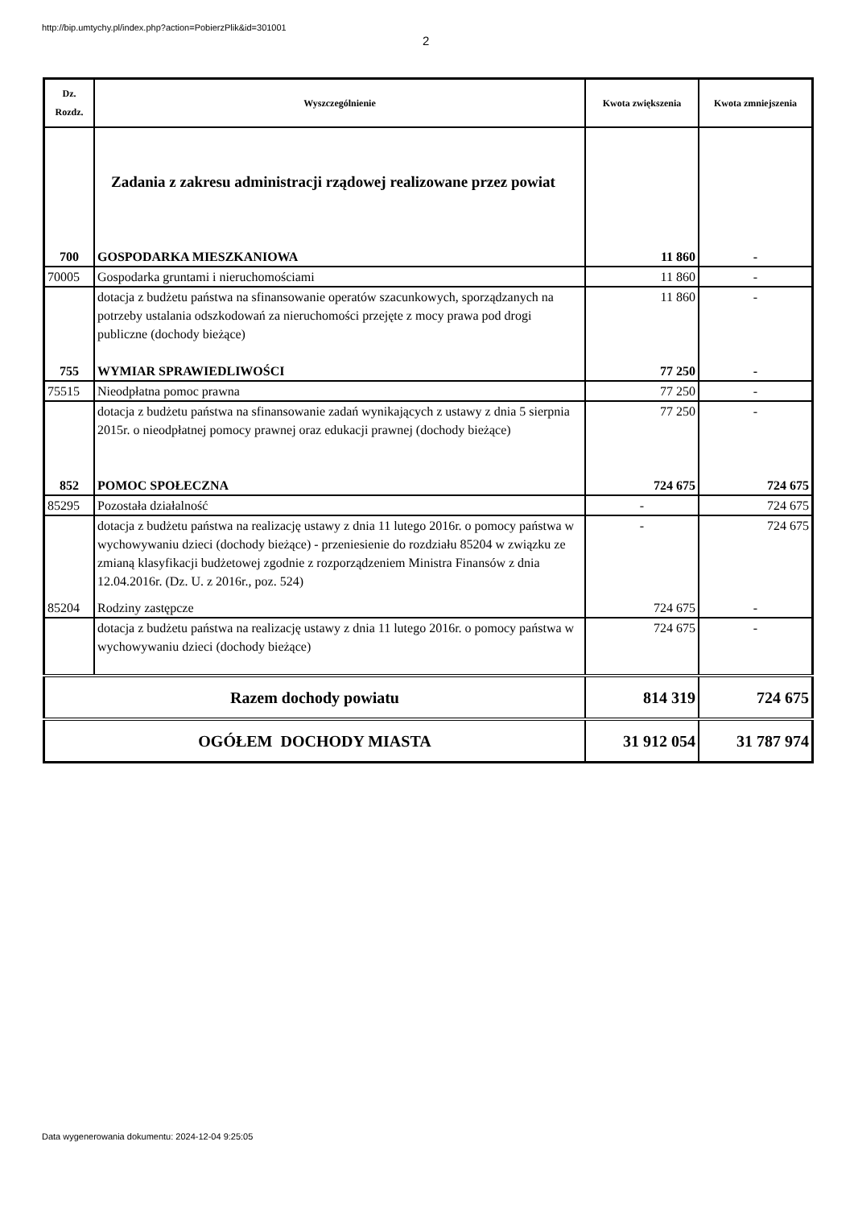http://bip.umtychy.pl/index.php?action=PobierzPlik&id=301001
2
| Dz. Rozdz. | Wyszczególnienie | Kwota zwiększenia | Kwota zmniejszenia |
| --- | --- | --- | --- |
| | Zadania z zakresu administracji rządowej realizowane przez powiat | | |
| 700 | GOSPODARKA MIESZKANIOWA | 11 860 | - |
| 70005 | Gospodarka gruntami i nieruchomościami | 11 860 | - |
| | dotacja z budżetu państwa na sfinansowanie operatów szacunkowych, sporządzanych na potrzeby ustalania odszkodowań za nieruchomości przejęte z mocy prawa pod drogi publiczne (dochody bieżące) | 11 860 | - |
| 755 | WYMIAR SPRAWIEDLIWOŚCI | 77 250 | - |
| 75515 | Nieodpłatna pomoc prawna | 77 250 | - |
| | dotacja z budżetu państwa na sfinansowanie zadań wynikających z ustawy z dnia 5 sierpnia 2015r. o nieodpłatnej pomocy prawnej oraz edukacji prawnej (dochody bieżące) | 77 250 | - |
| 852 | POMOC SPOŁECZNA | 724 675 | 724 675 |
| 85295 | Pozostała działalność | - | 724 675 |
| | dotacja z budżetu państwa na realizację ustawy z dnia 11 lutego 2016r. o pomocy państwa w wychowywaniu dzieci (dochody bieżące) - przeniesienie do rozdziału 85204 w związku ze zmianą klasyfikacji budżetowej zgodnie z rozporządzeniem Ministra Finansów z dnia 12.04.2016r. (Dz. U. z 2016r., poz. 524) | - | 724 675 |
| 85204 | Rodziny zastępcze | 724 675 | - |
| | dotacja z budżetu państwa na realizację ustawy z dnia 11 lutego 2016r. o pomocy państwa w wychowywaniu dzieci (dochody bieżące) | 724 675 | - |
| Razem dochody powiatu | | 814 319 | 724 675 |
| OGÓŁEM DOCHODY MIASTA | | 31 912 054 | 31 787 974 |
Data wygenerowania dokumentu: 2024-12-04 9:25:05